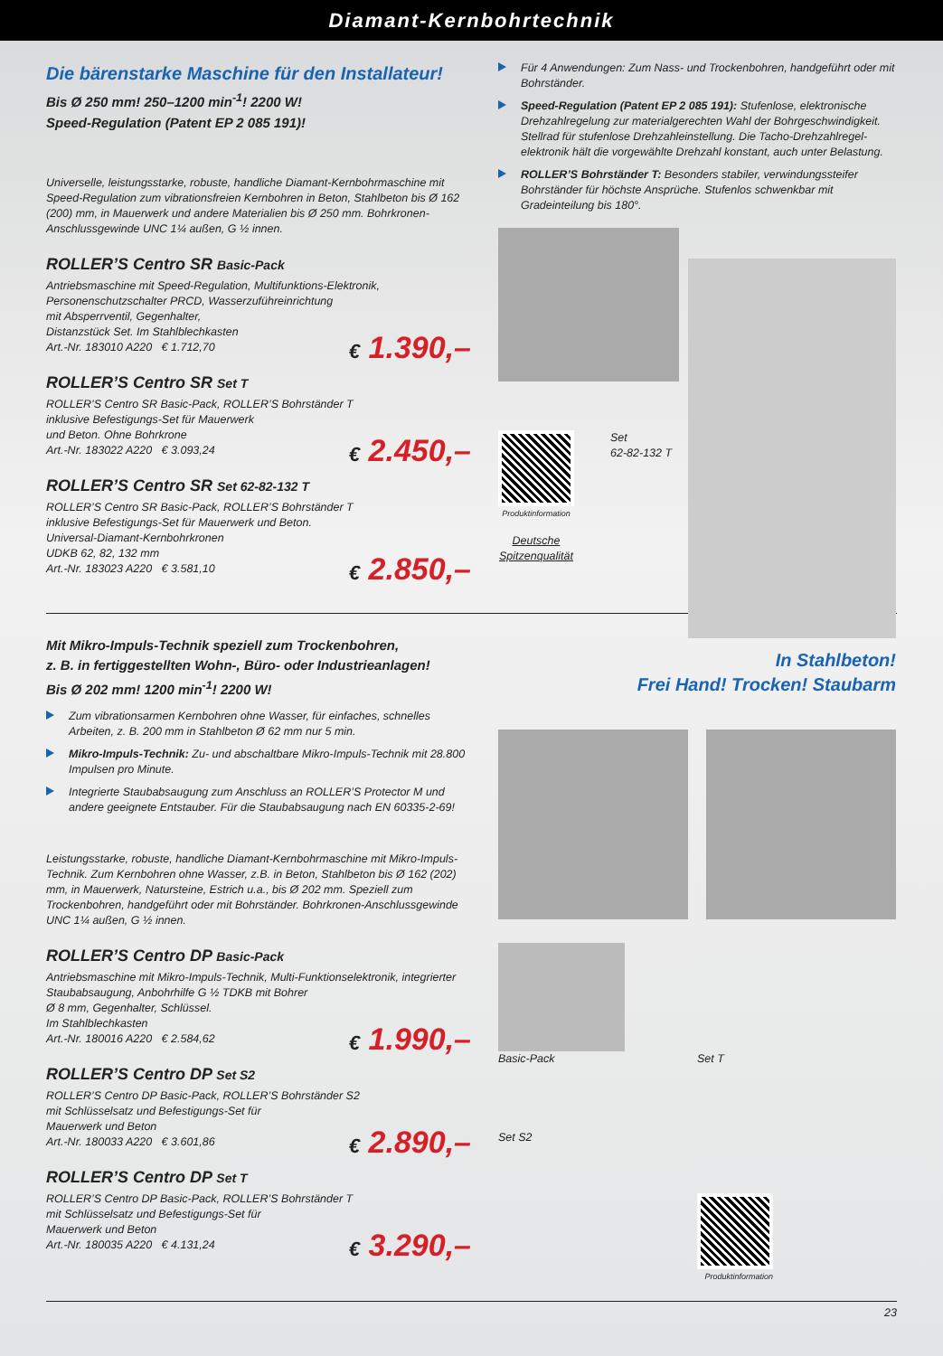Diamant-Kernbohrtechnik
Die bärenstarke Maschine für den Installateur!
Bis Ø 250 mm! 250–1200 min<sup>-1</sup>! 2200 W!
Speed-Regulation (Patent EP 2 085 191)!
Universelle, leistungsstarke, robuste, handliche Diamant-Kernbohrmaschine mit Speed-Regulation zum vibrationsfreien Kernbohren in Beton, Stahlbeton bis Ø 162 (200) mm, in Mauerwerk und andere Materialien bis Ø 250 mm. Bohrkronen-Anschlussgewinde UNC 1¼ außen, G ½ innen.
ROLLER’S Centro SR Basic-Pack
Antriebsmaschine mit Speed-Regulation, Multifunktions-Elektronik,
Personenschutzschalter PRCD, Wasserzuführeinrichtung
mit Absperrventil, Gegenhalter,
Distanzstück Set. Im Stahlblechkasten
Art.-Nr. 183010 A220 € 1.712,70
€ 1.390,–
ROLLER’S Centro SR Set T
ROLLER’S Centro SR Basic-Pack, ROLLER’S Bohrständer T
inklusive Befestigungs-Set für Mauerwerk
und Beton. Ohne Bohrkrone
Art.-Nr. 183022 A220 € 3.093,24
€ 2.450,–
ROLLER’S Centro SR Set 62-82-132 T
ROLLER’S Centro SR Basic-Pack, ROLLER’S Bohrständer T
inklusive Befestigungs-Set für Mauerwerk und Beton.
Universal-Diamant-Kernbohrkronen
UDKB 62, 82, 132 mm
Art.-Nr. 183023 A220 € 3.581,10
€ 2.850,–
Für 4 Anwendungen: Zum Nass- und Trockenbohren, handgeführt oder mit Bohrständer.
Speed-Regulation (Patent EP 2 085 191): Stufenlose, elektronische Drehzahlregelung zur materialgerechten Wahl der Bohrgeschwindigkeit. Stellrad für stufenlose Drehzahleinstellung. Die Tacho-Drehzahlregel­elektronik hält die vorgewählte Drehzahl konstant, auch unter Belastung.
ROLLER’S Bohrständer T: Besonders stabiler, verwindungssteifer Bohrständer für höchste Ansprüche. Stufenlos schwenkbar mit Gradeinteilung bis 180°.
Produktinformation
Deutsche
Spitzenqualität
Set
62-82-132 T
Mit Mikro-Impuls-Technik speziell zum Trockenbohren,
z. B. in fertiggestellten Wohn-, Büro- oder Industrieanlagen!
Bis Ø 202 mm! 1200 min<sup>-1</sup>! 2200 W!
Zum vibrationsarmen Kernbohren ohne Wasser, für einfaches, schnelles Arbeiten, z. B. 200 mm in Stahlbeton Ø 62 mm nur 5 min.
Mikro-Impuls-Technik: Zu- und abschaltbare Mikro-Impuls-Technik mit 28.800 Impulsen pro Minute.
Integrierte Staubabsaugung zum Anschluss an ROLLER’S Protector M und andere geeignete Entstauber. Für die Staubabsaugung nach EN 60335-2-69!
Leistungsstarke, robuste, handliche Diamant-Kernbohrmaschine mit Mikro-Impuls-Technik. Zum Kernbohren ohne Wasser, z.B. in Beton, Stahlbeton bis Ø 162 (202) mm, in Mauerwerk, Natursteine, Estrich u.a., bis Ø 202 mm. Speziell zum Trockenbohren, handgeführt oder mit Bohrständer. Bohrkronen-Anschlussgewinde UNC 1¼ außen, G ½ innen.
ROLLER’S Centro DP Basic-Pack
Antriebsmaschine mit Mikro-Impuls-Technik, Multi-Funktionselektronik, integ­rierter Staubabsaugung, Anbohrhilfe G ½ TDKB mit Bohrer
Ø 8 mm, Gegenhalter, Schlüssel.
Im Stahlblechkasten
Art.-Nr. 180016 A220 € 2.584,62
€ 1.990,–
ROLLER’S Centro DP Set S2
ROLLER’S Centro DP Basic-Pack, ROLLER’S Bohrständer S2
mit Schlüsselsatz und Befestigungs-Set für
Mauerwerk und Beton
Art.-Nr. 180033 A220 € 3.601,86
€ 2.890,–
ROLLER’S Centro DP Set T
ROLLER’S Centro DP Basic-Pack, ROLLER’S Bohrständer T
mit Schlüsselsatz und Befestigungs-Set für
Mauerwerk und Beton
Art.-Nr. 180035 A220 € 4.131,24
€ 3.290,–
In Stahlbeton!
Frei Hand! Trocken! Staubarm
Basic-Pack
Set S2
Set T
Produktinformation
23